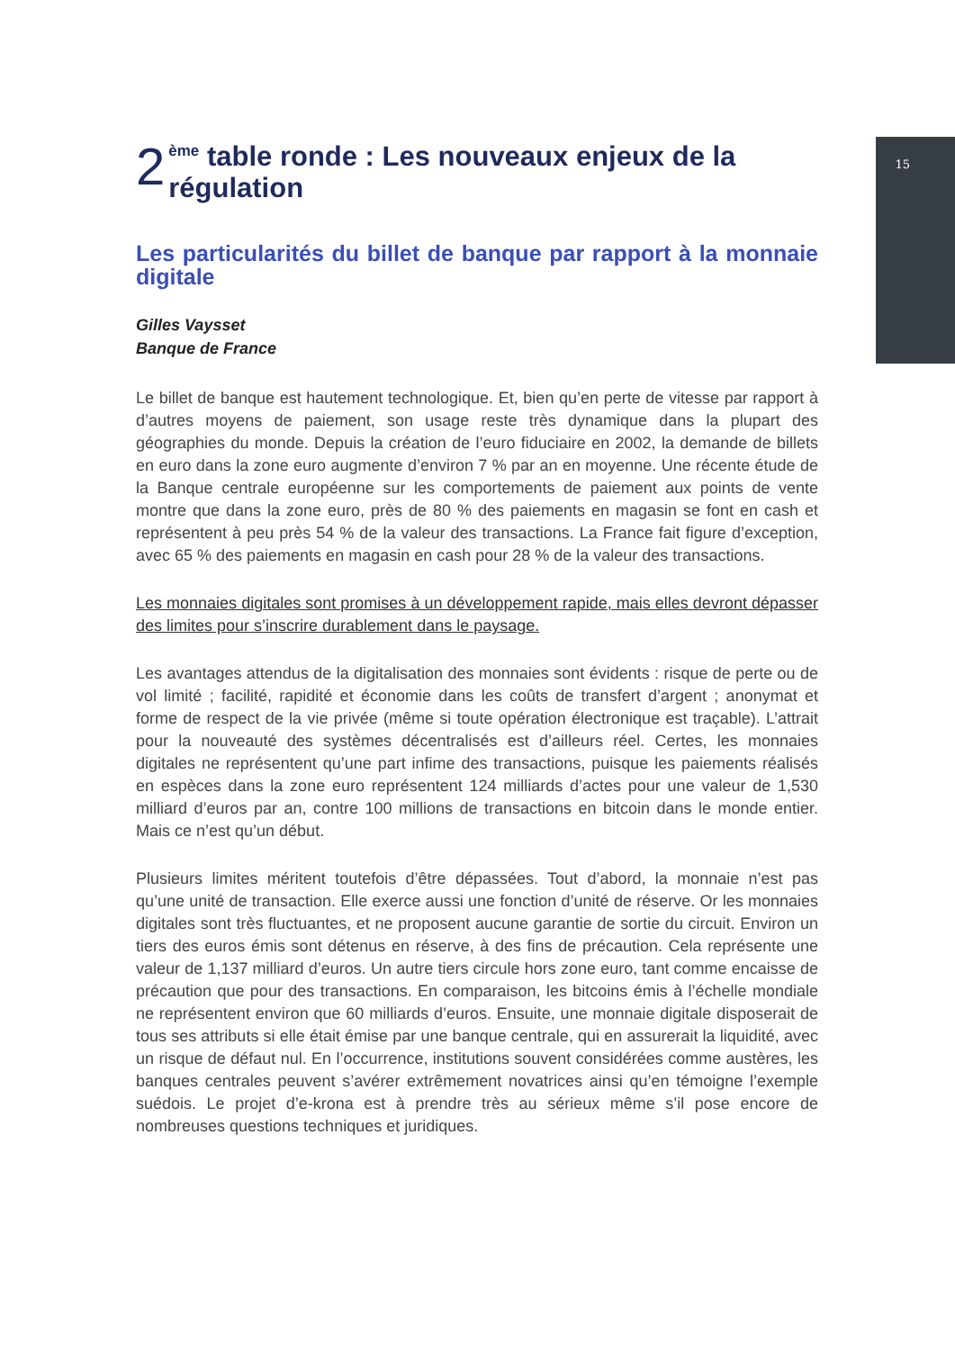15
2 <sup>ème</sup> table ronde : Les nouveaux enjeux de la
régulation
Les particularités du billet de banque par rapport à la monnaie digitale
Gilles Vaysset
Banque de France
Le billet de banque est hautement technologique. Et, bien qu’en perte de vitesse par rapport à d’autres moyens de paiement, son usage reste très dynamique dans la plupart des géographies du monde. Depuis la création de l’euro fiduciaire en 2002, la demande de billets en euro dans la zone euro augmente d’environ 7 % par an en moyenne. Une récente étude de la Banque centrale européenne sur les comportements de paiement aux points de vente montre que dans la zone euro, près de 80 % des paiements en magasin se font en cash et représentent à peu près 54 % de la valeur des transactions. La France fait figure d’exception, avec 65 % des paiements en magasin en cash pour 28 % de la valeur des transactions.
Les monnaies digitales sont promises à un développement rapide, mais elles devront dépasser des limites pour s’inscrire durablement dans le paysage.
Les avantages attendus de la digitalisation des monnaies sont évidents : risque de perte ou de vol limité ; facilité, rapidité et économie dans les coûts de transfert d’argent ; anonymat et forme de respect de la vie privée (même si toute opération électronique est traçable). L’attrait pour la nouveauté des systèmes décentralisés est d’ailleurs réel. Certes, les monnaies digitales ne représentent qu’une part infime des transactions, puisque les paiements réalisés en espèces dans la zone euro représentent 124 milliards d’actes pour une valeur de 1,530 milliard d’euros par an, contre 100 millions de transactions en bitcoin dans le monde entier. Mais ce n’est qu’un début.
Plusieurs limites méritent toutefois d’être dépassées. Tout d’abord, la monnaie n’est pas qu’une unité de transaction. Elle exerce aussi une fonction d’unité de réserve. Or les monnaies digitales sont très fluctuantes, et ne proposent aucune garantie de sortie du circuit. Environ un tiers des euros émis sont détenus en réserve, à des fins de précaution. Cela représente une valeur de 1,137 milliard d’euros. Un autre tiers circule hors zone euro, tant comme encaisse de précaution que pour des transactions. En comparaison, les bitcoins émis à l’échelle mondiale ne représentent environ que 60 milliards d’euros. Ensuite, une monnaie digitale disposerait de tous ses attributs si elle était émise par une banque centrale, qui en assurerait la liquidité, avec un risque de défaut nul. En l’occurrence, institutions souvent considérées comme austères, les banques centrales peuvent s’avérer extrêmement novatrices ainsi qu’en témoigne l’exemple suédois. Le projet d’e-krona est à prendre très au sérieux même s’il pose encore de nombreuses questions techniques et juridiques.